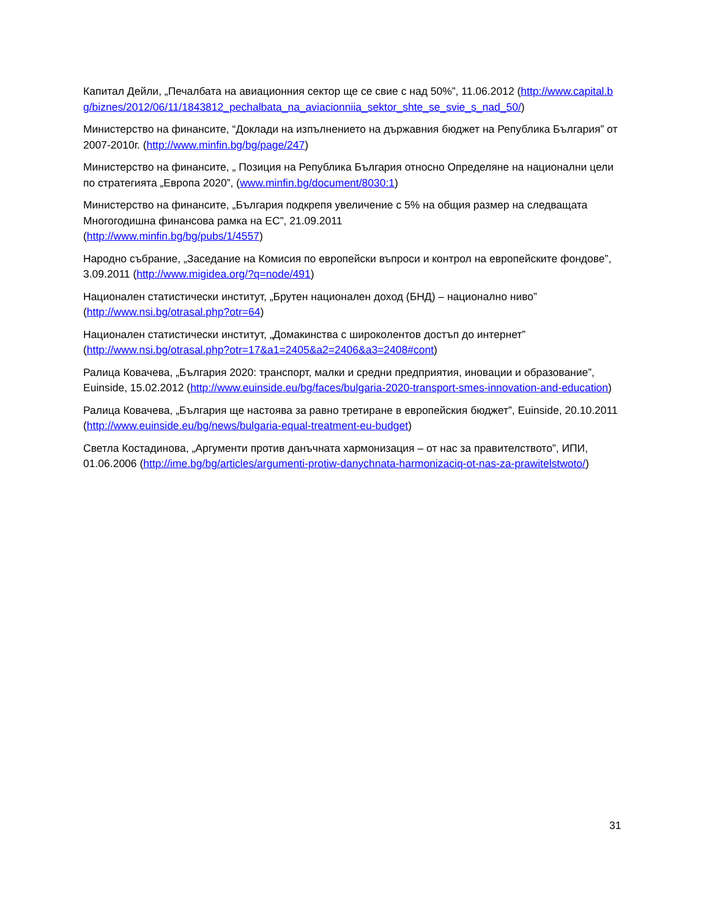Капитал Дейли, „Печалбата на авиационния сектор ще се свие с над 50%”, 11.06.2012 (http://www.capital.bg/biznes/2012/06/11/1843812_pechalbata_na_aviacionniia_sektor_shte_se_svie_s_nad_50/)
Министерство на финансите, “Доклади на изпълнението на държавния бюджет на Република България” от 2007-2010г. (http://www.minfin.bg/bg/page/247)
Министерство на финансите, „ Позиция на Република България относно Определяне на национални цели по стратегията „Европа 2020”, (www.minfin.bg/document/8030:1)
Министерство на финансите, „България подкрепя увеличение с 5% на общия размер на следващата Многогодишна финансова рамка на ЕС”, 21.09.2011
(http://www.minfin.bg/bg/pubs/1/4557)
Народно събрание, „Заседание на Комисия по европейски въпроси и контрол на европейските фондове”, 3.09.2011 (http://www.migidea.org/?q=node/491)
Национален статистически институт, „Брутен национален доход (БНД) – национално ниво”
(http://www.nsi.bg/otrasal.php?otr=64)
Национален статистически институт, „Домакинства с широколентов достъп до интернет”
(http://www.nsi.bg/otrasal.php?otr=17&a1=2405&a2=2406&a3=2408#cont)
Ралица Ковачева, „България 2020: транспорт, малки и средни предприятия, иновации и образование”, Euinside, 15.02.2012 (http://www.euinside.eu/bg/faces/bulgaria-2020-transport-smes-innovation-and-education)
Ралица Ковачева, „България ще настоява за равно третиране в европейския бюджет”, Euinside, 20.10.2011 (http://www.euinside.eu/bg/news/bulgaria-equal-treatment-eu-budget)
Светла Костадинова, „Аргументи против данъчната хармонизация – от нас за правителството”, ИПИ, 01.06.2006 (http://ime.bg/bg/articles/argumenti-protiw-danychnata-harmonizaciq-ot-nas-za-prawitelstwoto/)
31